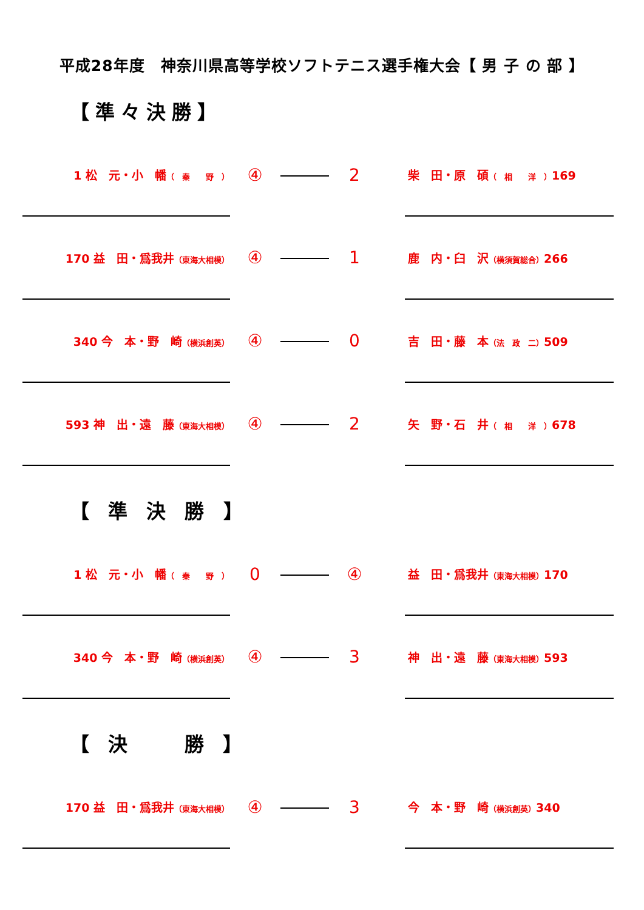平成28年度　神奈川県高等学校ソフトテニス選手権大会【 男 子 の 部 】
【準々決勝】
| 1 松 元・小 幡 （ 秦 野 ） | ④ | | 2 | | 柴 田・原 碩 （ 相 洋 ） 169 |
| 170 益 田・爲我井 （東海大相模） | ④ | | 1 | | 鹿 内・臼 沢 （横須賀総合） 266 |
| 340 今 本・野 崎 （横浜創英） | ④ | | 0 | | 吉 田・藤 本 （法 政 二） 509 |
| 593 神 出・遠 藤 （東海大相模） | ④ | | 2 | | 矢 野・石 井 （ 相 洋 ） 678 |
【 準 決 勝 】
| 1 松 元・小 幡 （ 秦 野 ） | 0 | | ④ | | 益 田・爲我井 （東海大相模） 170 |
| 340 今 本・野 崎 （横浜創英） | ④ | | 3 | | 神 出・遠 藤 （東海大相模） 593 |
【 決　　勝 】
| 170 益 田・爲我井 （東海大相模） | ④ | | 3 | | 今 本・野 崎 （横浜創英） 340 |